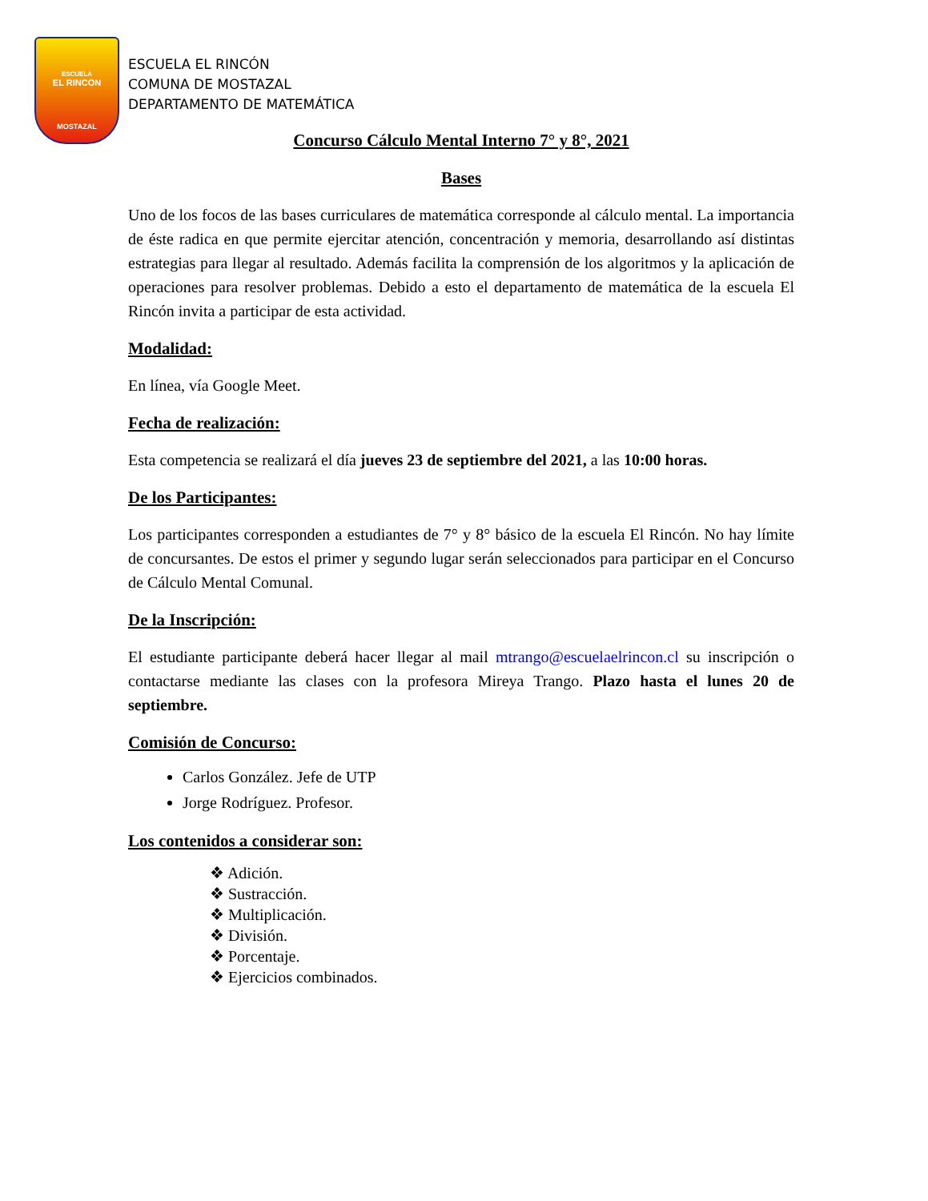ESCUELA
EL RINCON
MOSTAZAL
ESCUELA EL RINCÓN
COMUNA DE MOSTAZAL
DEPARTAMENTO DE MATEMÁTICA
Concurso Cálculo Mental Interno 7° y 8°, 2021
Bases
Uno de los focos de las bases curriculares de matemática corresponde al cálculo mental. La importancia de éste radica en que permite ejercitar atención, concentración y memoria, desarrollando así distintas estrategias para llegar al resultado. Además facilita la comprensión de los algoritmos y la aplicación de operaciones para resolver problemas. Debido a esto el departamento de matemática de la escuela El Rincón invita a participar de esta actividad.
Modalidad:
En línea, vía Google Meet.
Fecha de realización:
Esta competencia se realizará el día jueves 23 de septiembre del 2021, a las 10:00 horas.
De los Participantes:
Los participantes corresponden a estudiantes de 7° y 8° básico de la escuela El Rincón. No hay límite de concursantes. De estos el primer y segundo lugar serán seleccionados para participar en el Concurso de Cálculo Mental Comunal.
De la Inscripción:
El estudiante participante deberá hacer llegar al mail mtrango@escuelaelrincon.cl su inscripción o contactarse mediante las clases con la profesora Mireya Trango. Plazo hasta el lunes 20 de septiembre.
Comisión de Concurso:
Carlos González. Jefe de UTP
Jorge Rodríguez. Profesor.
Los contenidos a considerar son:
❖ Adición.
❖ Sustracción.
❖ Multiplicación.
❖ División.
❖ Porcentaje.
❖ Ejercicios combinados.